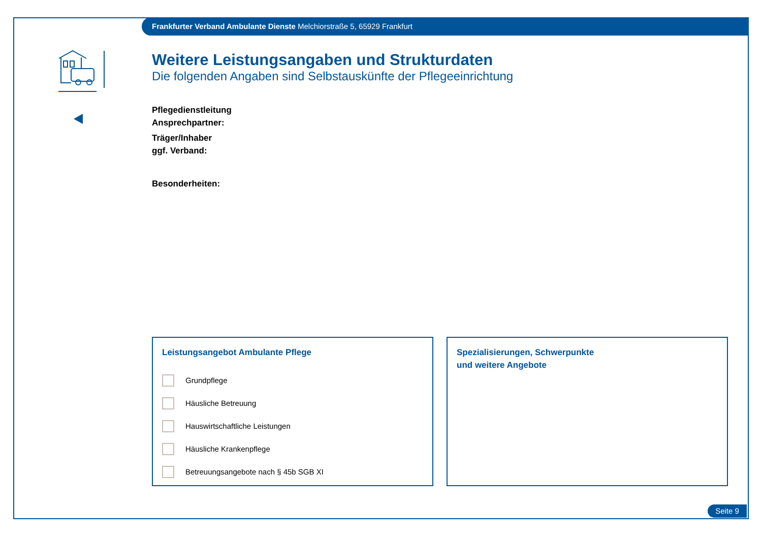Frankfurter Verband Ambulante Dienste Melchiorstraße 5, 65929 Frankfurt
Weitere Leistungsangaben und Strukturdaten
Die folgenden Angaben sind Selbstauskünfte der Pflegeeinrichtung
Pflegedienstleitung
Ansprechpartner:
Träger/Inhaber
ggf. Verband:
Besonderheiten:
Leistungsangebot Ambulante Pflege
Grundpflege
Häusliche Betreuung
Hauswirtschaftliche Leistungen
Häusliche Krankenpflege
Betreuungsangebote nach § 45b SGB XI
Spezialisierungen, Schwerpunkte
und weitere Angebote
Seite 9